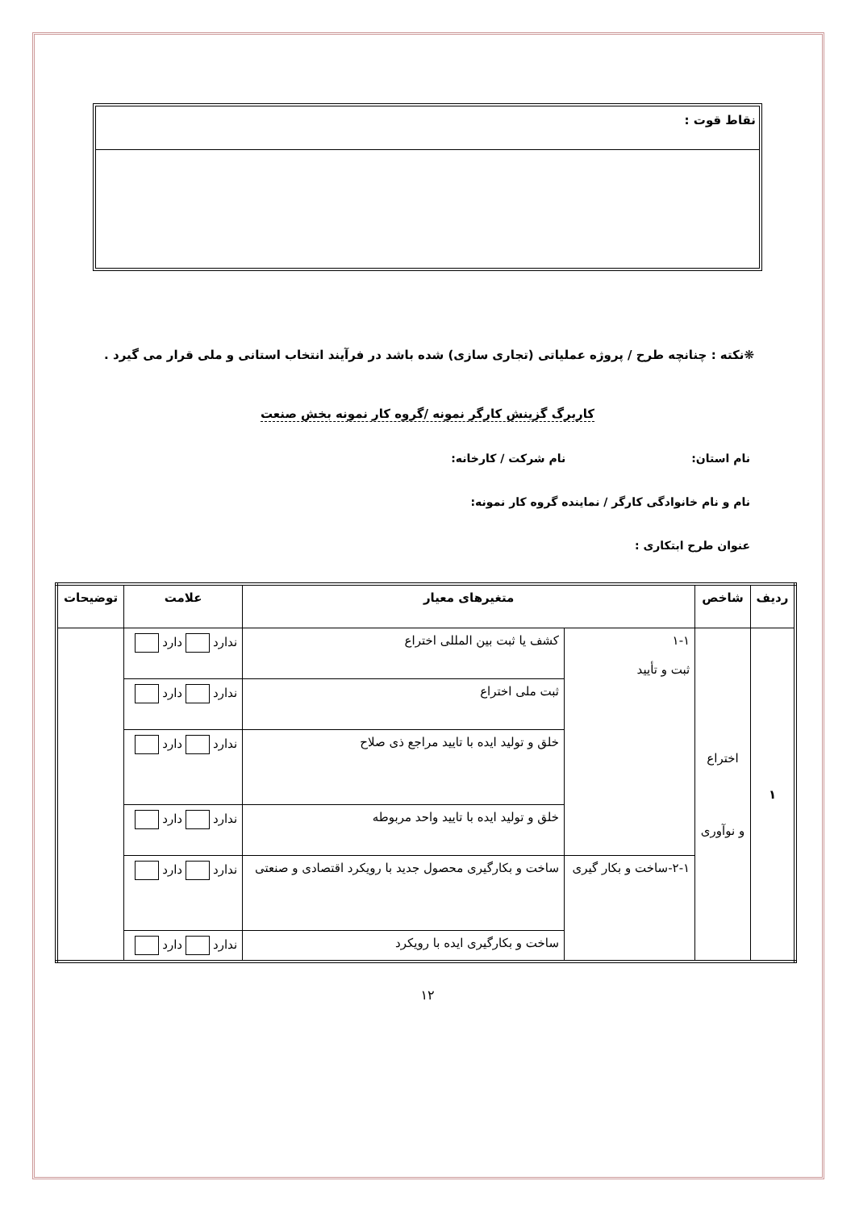نقاط قوت :
❋نکته : چنانچه طرح / پروژه عملیاتی (تجاری سازی) شده باشد در فرآیند انتخاب استانی و ملی قرار می گیرد .
کاربرگ گزینش کارگر نمونه /گروه کار نمونه بخش صنعت
نام استان: نام شرکت / کارخانه:
نام و نام خانوادگی کارگر / نماینده گروه کار نمونه:
عنوان طرح ابتکاری :
| ردیف | شاخص | متغیرهای معیار | | علامت | توضیحات |
| --- | --- | --- | --- | --- | --- |
| ۱ | اختراع و نوآوری | ۱-۱ ثبت و تأیید | کشف یا ثبت بین المللی اختراع | ندارد دارد | |
| | | | ثبت ملی اختراع | ندارد دارد | |
| | | | خلق و تولید ایده با تایید مراجع ذی صلاح | ندارد دارد | |
| | | | خلق و تولید ایده با تایید واحد مربوطه | ندارد دارد | |
| | | ۲-۱-ساخت و بکار گیری | ساخت و بکارگیری محصول جدید با رویکرد اقتصادی و صنعتی | ندارد دارد | |
| | | | ساخت و بکارگیری ایده با رویکرد | ندارد دارد | |
۱۲